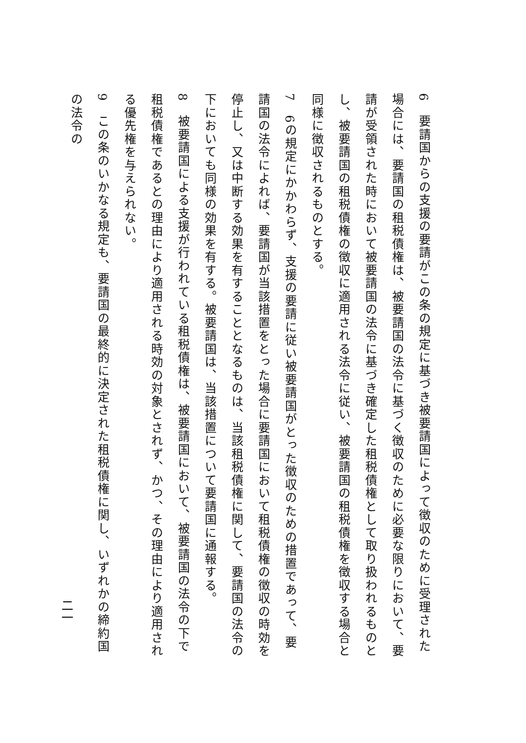6　要請国からの支援の要請がこの条の規定に基づき被要請国によって徴収のために受理された場合には、要請国の租税債権は、被要請国の法令に基づく徴収のために必要な限りにおいて、要請が受領された時において被要請国の法令に基づき確定した租税債権として取り扱われるものとし、被要請国の租税債権の徴収に適用される法令に従い、被要請国の租税債権を徴収する場合と同様に徴収されるものとする。
7　6の規定にかかわらず、支援の要請に従い被要請国がとった徴収のための措置であって、要請国の法令によれば、要請国が当該措置をとった場合に要請国において租税債権の徴収の時効を停止し、又は中断する効果を有することとなるものは、当該租税債権に関して、要請国の法令の下においても同様の効果を有する。被要請国は、当該措置について要請国に通報する。
8　被要請国による支援が行われている租税債権は、被要請国において、被要請国の法令の下で租税債権であるとの理由により適用される時効の対象とされず、かつ、その理由により適用される優先権を与えられない。
9　この条のいかなる規定も、要請国の最終的に決定された租税債権に関し、いずれかの締約国の法令の
二一